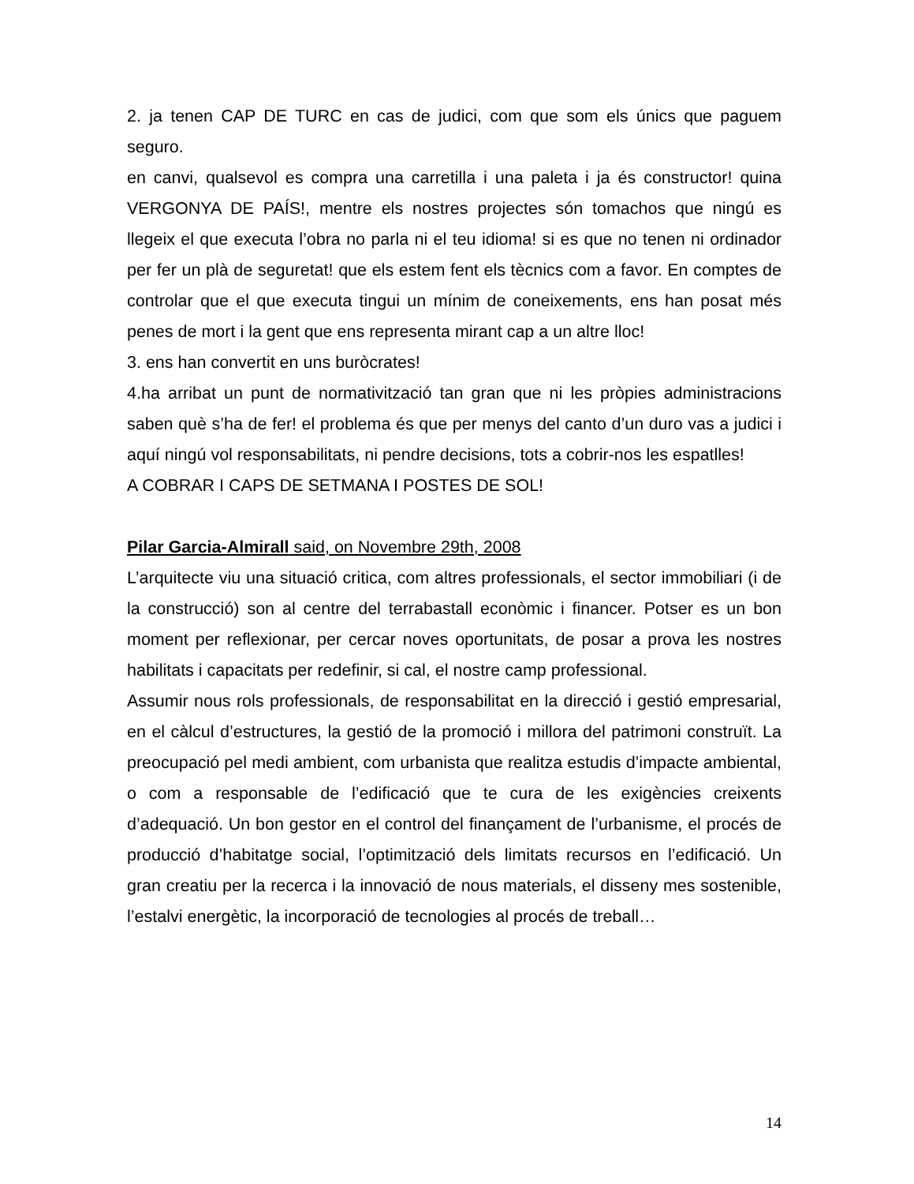2. ja tenen CAP DE TURC en cas de judici, com que som els únics que paguem seguro.
en canvi, qualsevol es compra una carretilla i una paleta i ja és constructor! quina VERGONYA DE PAÍS!, mentre els nostres projectes són tomachos que ningú es llegeix el que executa l’obra no parla ni el teu idioma! si es que no tenen ni ordinador per fer un plà de seguretat! que els estem fent els tècnics com a favor. En comptes de controlar que el que executa tingui un mínim de coneixements, ens han posat més penes de mort i la gent que ens representa mirant cap a un altre lloc!
3. ens han convertit en uns buròcrates!
4.ha arribat un punt de normativització tan gran que ni les pròpies administracions saben què s’ha de fer! el problema és que per menys del canto d’un duro vas a judici i aquí ningú vol responsabilitats, ni pendre decisions, tots a cobrir-nos les espatlles!
A COBRAR I CAPS DE SETMANA I POSTES DE SOL!
Pilar Garcia-Almirall said, on Novembre 29th, 2008
L’arquitecte viu una situació critica, com altres professionals, el sector immobiliari (i de la construcció) son al centre del terrabastall econòmic i financer. Potser es un bon moment per reflexionar, per cercar noves oportunitats, de posar a prova les nostres habilitats i capacitats per redefinir, si cal, el nostre camp professional.
Assumir nous rols professionals, de responsabilitat en la direcció i gestió empresarial, en el càlcul d’estructures, la gestió de la promoció i millora del patrimoni construït. La preocupació pel medi ambient, com urbanista que realitza estudis d’impacte ambiental, o com a responsable de l’edificació que te cura de les exigències creixents d’adequació. Un bon gestor en el control del finançament de l’urbanisme, el procés de producció d’habitatge social, l’optimització dels limitats recursos en l’edificació. Un gran creatiu per la recerca i la innovació de nous materials, el disseny mes sostenible, l’estalvi energètic, la incorporació de tecnologies al procés de treball…
14